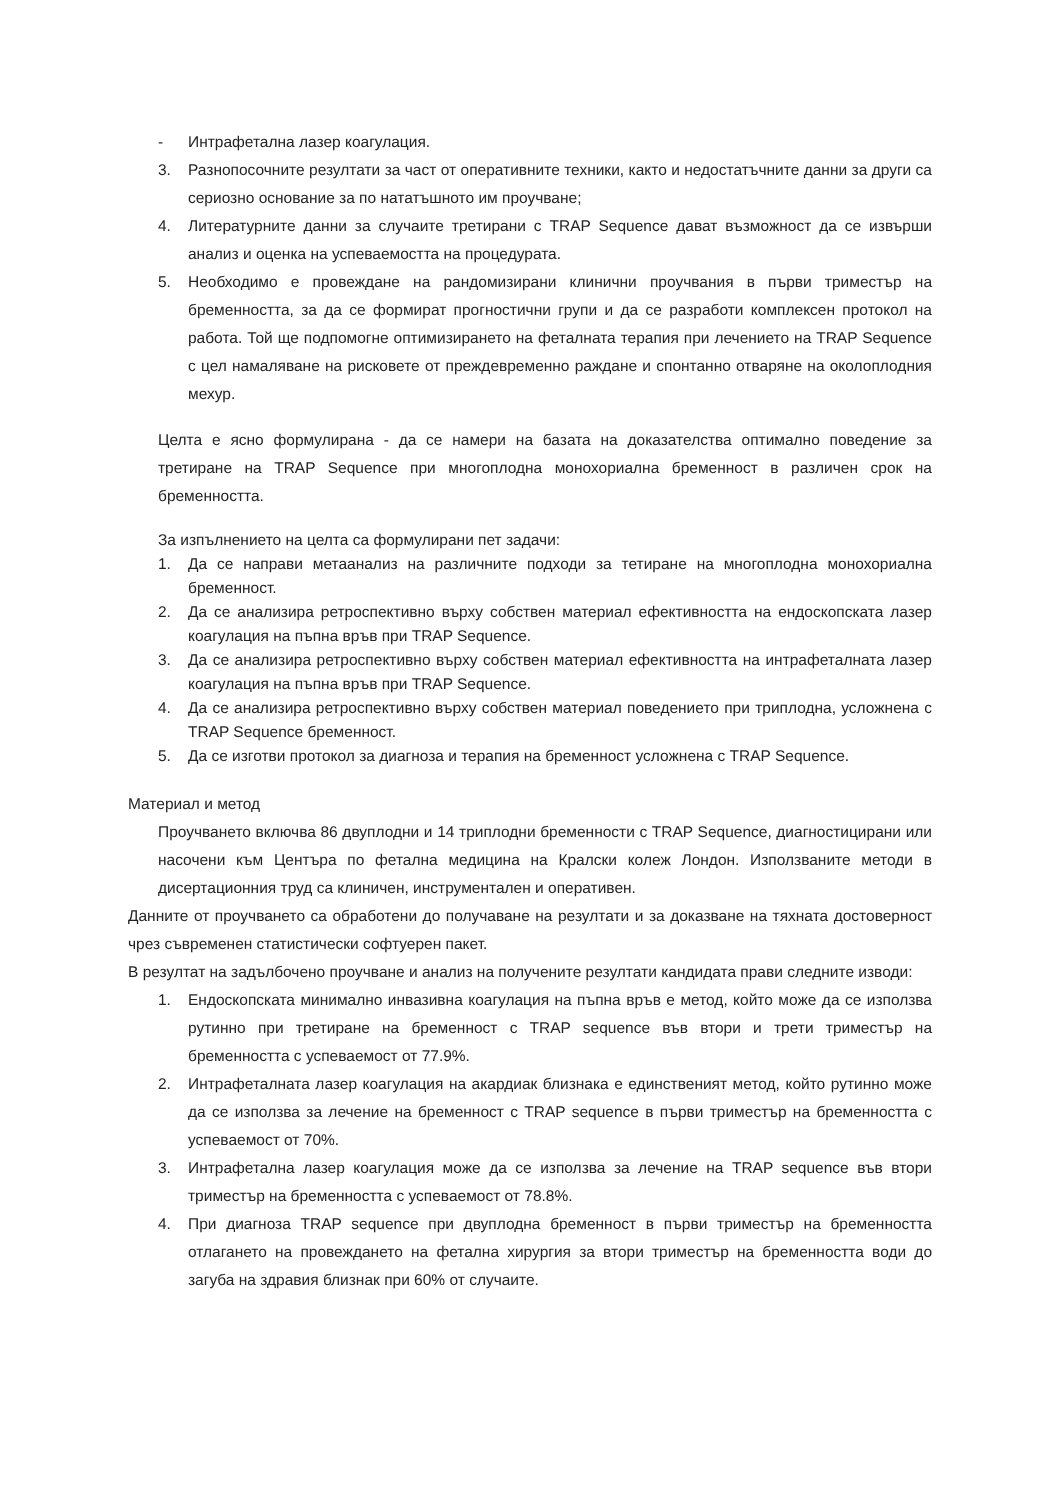- Интрафетална лазер коагулация.
3. Разнопосочните резултати за част от оперативните техники, както и недостатъчните данни за други са сериозно основание за по нататъшното им проучване;
4. Литературните данни за случаите третирани с TRAP Sequence дават възможност да се извърши анализ и оценка на успеваемостта на процедурата.
5. Необходимо е провеждане на рандомизирани клинични проучвания в първи триместър на бременността, за да се формират прогностични групи и да се разработи комплексен протокол на работа. Той ще подпомогне оптимизирането на феталната терапия при лечението на TRAP Sequence с цел намаляване на рисковете от преждевременно раждане и спонтанно отваряне на околоплодния мехур.
Целта е ясно формулирана - да се намери на базата на доказателства оптимално поведение за третиране на TRAP Sequence при многоплодна монохориална бременност в различен срок на бременността.
За изпълнението на целта са формулирани пет задачи:
1. Да се направи метаанализ на различните подходи за тетиране на многоплодна монохориална бременност.
2. Да се анализира ретроспективно върху собствен материал ефективността на ендоскопската лазер коагулация на пъпна връв при TRAP Sequence.
3. Да се анализира ретроспективно върху собствен материал ефективността на интрафеталната лазер коагулация на пъпна връв при TRAP Sequence.
4. Да се анализира ретроспективно върху собствен материал поведението при триплодна, усложнена с TRAP Sequence бременност.
5. Да се изготви протокол за диагноза и терапия на бременност усложнена с TRAP Sequence.
Материал и метод
Проучването включва 86 двуплодни и 14 триплодни бременности с TRAP Sequence, диагностицирани или насочени към Центъра по фетална медицина на Кралски колеж Лондон. Използваните методи в дисертационния труд са клиничен, инструментален и оперативен.
Данните от проучването са обработени до получаване на резултати и за доказване на тяхната достоверност чрез съвременен статистически софтуерен пакет.
В резултат на задълбочено проучване и анализ на получените резултати кандидата прави следните изводи:
1. Ендоскопската минимално инвазивна коагулация на пъпна връв е метод, който може да се използва рутинно при третиране на бременност с TRAP sequence във втори и трети триместър на бременността с успеваемост от 77.9%.
2. Интрафеталната лазер коагулация на акардиак близнака е единственият метод, който рутинно може да се използва за лечение на бременност с TRAP sequence в първи триместър на бременността с успеваемост от 70%.
3. Интрафетална лазер коагулация може да се използва за лечение на TRAP sequence във втори триместър на бременността с успеваемост от 78.8%.
4. При диагноза TRAP sequence при двуплодна бременност в първи триместър на бременността отлагането на провеждането на фетална хирургия за втори триместър на бременността води до загуба на здравия близнак при 60% от случаите.